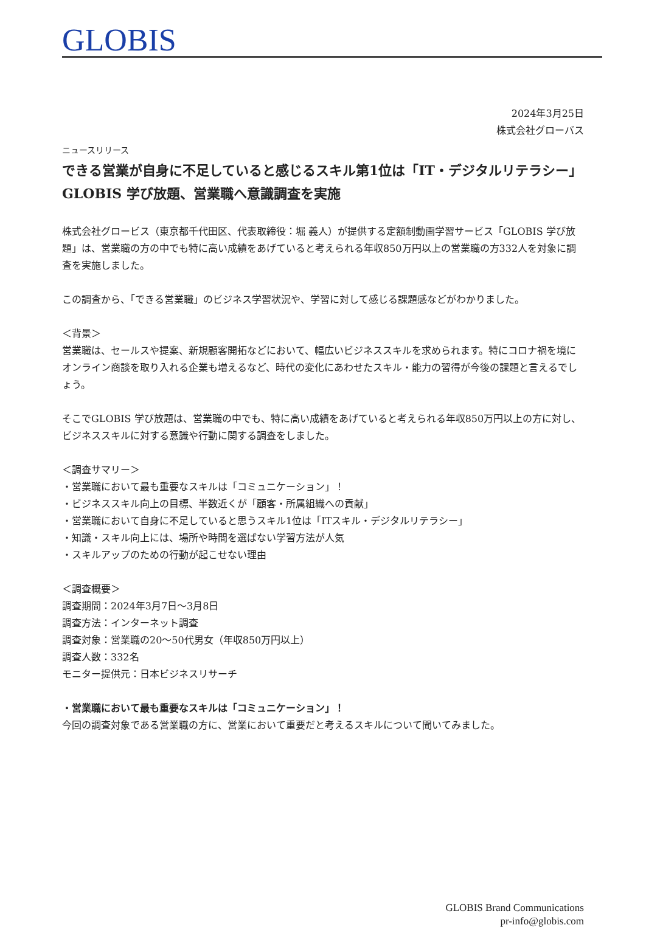GLOBIS
2024年3月25日
株式会社グローバス
ニュースリリース
できる営業が自身に不足していると感じるスキル第1位は「IT・デジタルリテラシー」
GLOBIS 学び放題、営業職へ意識調査を実施
株式会社グロービス（東京都千代田区、代表取締役：堀 義人）が提供する定額制動画学習サービス「GLOBIS 学び放題」は、営業職の方の中でも特に高い成績をあげていると考えられる年収850万円以上の営業職の方332人を対象に調査を実施しました。
この調査から、「できる営業職」のビジネス学習状況や、学習に対して感じる課題感などがわかりました。
＜背景＞
営業職は、セールスや提案、新規顧客開拓などにおいて、幅広いビジネススキルを求められます。特にコロナ禍を境にオンライン商談を取り入れる企業も増えるなど、時代の変化にあわせたスキル・能力の習得が今後の課題と言えるでしょう。
そこでGLOBIS 学び放題は、営業職の中でも、特に高い成績をあげていると考えられる年収850万円以上の方に対し、ビジネススキルに対する意識や行動に関する調査をしました。
＜調査サマリー＞
・営業職において最も重要なスキルは「コミュニケーション」！
・ビジネススキル向上の目標、半数近くが「顧客・所属組織への貢献」
・営業職において自身に不足していると思うスキル1位は「ITスキル・デジタルリテラシー」
・知識・スキル向上には、場所や時間を選ばない学習方法が人気
・スキルアップのための行動が起こせない理由
＜調査概要＞
調査期間：2024年3月7日～3月8日
調査方法：インターネット調査
調査対象：営業職の20～50代男女（年収850万円以上）
調査人数：332名
モニター提供元：日本ビジネスリサーチ
・営業職において最も重要なスキルは「コミュニケーション」！
今回の調査対象である営業職の方に、営業において重要だと考えるスキルについて聞いてみました。
GLOBIS Brand Communications
pr-info@globis.com